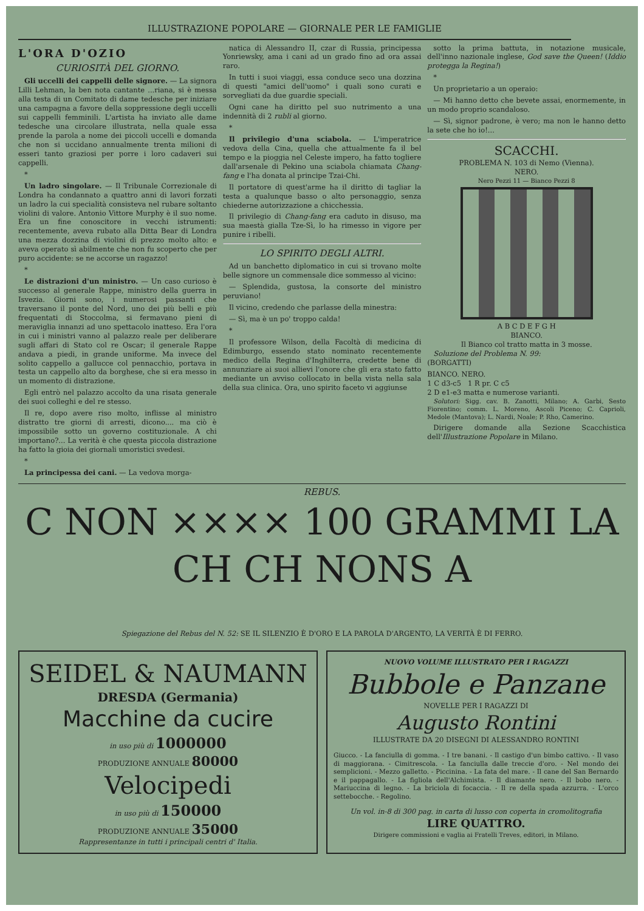ILLUSTRAZIONE POPOLARE — GIORNALE PER LE FAMIGLIE
L'ORA D'OZIO
CURIOSITÀ DEL GIORNO.
Gli uccelli dei cappelli delle signore. — La signora Lilli Lehman, la ben nota cantante ...riana, si è messa alla testa di un Comitato di dame tedesche per iniziare una campagna a favore della soppressione degli uccelli sui cappelli femminili. L'artista ha inviato alle dame tedesche una circolare illustrata, nella quale essa prende la parola a nome dei piccoli uccelli e domanda che non si uccidano annualmente trenta milioni di esseri tanto graziosi per porre i loro cadaveri sui cappelli.
*
Un ladro singolare. — Il Tribunale Correzionale di Londra ha condannato a quattro anni di lavori forzati un ladro la cui specialità consisteva nel rubare soltanto violini di valore. Antonio Vittore Murphy è il suo nome. Era un fine conoscitore in vecchi istrumenti: recentemente, aveva rubato alla Ditta Bear di Londra una mezza dozzina di violini di prezzo molto alto: e aveva operato sì abilmente che non fu scoperto che per puro accidente: se ne accorse un ragazzo!
*
Le distrazioni d'un ministro. — Un caso curioso è successo al generale Rappe, ministro della guerra in Isvezia. Giorni sono, i numerosi passanti che traversano il ponte del Nord, uno dei più belli e più frequentati di Stoccolma, si fermavano pieni di meraviglia innanzi ad uno spettacolo inatteso. Era l'ora in cui i ministri vanno al palazzo reale per deliberare sugli affari di Stato col re Oscar; il generale Rappe andava a piedi, in grande uniforme. Ma invece del solito cappello a gallucce col pennacchio, portava in testa un cappello alto da borghese, che si era messo in un momento di distrazione.
Egli entrò nel palazzo accolto da una risata generale dei suoi colleghi e del re stesso.
Il re, dopo avere riso molto, inflisse al ministro distratto tre giorni di arresti, dicono.... ma ciò è impossibile sotto un governo costituzionale. A chi importano?... La verità è che questa piccola distrazione ha fatto la gioia dei giornali umoristici svedesi.
*
La principessa dei cani. — La vedova morga-
natica di Alessandro II, czar di Russia, principessa Yonriewsky, ama i cani ad un grado fino ad ora assai raro.
In tutti i suoi viaggi, essa conduce seco una dozzina di questi "amici dell'uomo" i quali sono curati e sorvegliati da due guardie speciali.
Ogni cane ha diritto pel suo nutrimento a una indennità di 2 rubli al giorno.
*
Il privilegio d'una sciabola. — L'imperatrice vedova della Cina, quella che attualmente fa il bel tempo e la pioggia nel Celeste impero, ha fatto togliere dall'arsenale di Pekino una sciabola chiamata Chang-fang e l'ha donata al principe Tzai-Chi.
Il portatore di quest'arme ha il diritto di tagliar la testa a qualunque basso o alto personaggio, senza chiederne autorizzazione a chicchessia.
Il privilegio di Chang-fang era caduto in disuso, ma sua maestà gialla Tze-Sì, lo ha rimesso in vigore per punire i ribelli.
LO SPIRITO DEGLI ALTRI.
Ad un banchetto diplomatico in cui si trovano molte belle signore un commensale dice sommesso al vicino:
— Splendida, gustosa, la consorte del ministro peruviano!
Il vicino, credendo che parlasse della minestra:
— Sì, ma è un po' troppo calda!
*
Il professore Wilson, della Facoltà di medicina di Edimburgo, essendo stato nominato recentemente medico della Regina d'Inghilterra, credette bene di annunziare ai suoi allievi l'onore che gli era stato fatto mediante un avviso collocato in bella vista nella sala della sua clinica. Ora, uno spirito faceto vi aggiunse
sotto la prima battuta, in notazione musicale, dell'inno nazionale inglese, God save the Queen! (Iddio protegga la Regina!)
*
Un proprietario a un operaio:
— Mi hanno detto che bevete assai, enormemente, in un modo proprio scandaloso.
— Sì, signor padrone, è vero; ma non le hanno detto la sete che ho io!...
SCACCHI.
PROBLEMA N. 103 di Nemo (Vienna).
NERO.
Nero Pezzi 11 — Bianco Pezzi 8
A B C D E F G H
BIANCO.
Il Bianco col tratto matta in 3 mosse.
Soluzione del Problema N. 99:
(BORGATTI)
BIANCO. NERO.
1 C d3-c5 1 R pr. C c5
2 D e1-e3 matta e numerose varianti.
Solutori: Sigg. cav. B. Zanotti, Milano; A. Garbi, Sesto Fiorentino; comm. L. Moreno, Ascoli Piceno; C. Caprioli, Medole (Mantova); L. Nardi, Noale; P. Rho, Camerino.
Dirigere domande alla Sezione Scacchistica dell'Illustrazione Popolare in Milano.
REBUS.
C NON ×××× 100 GRAMMI LA CH CH NONS A
Spiegazione del Rebus del N. 52: SE IL SILENZIO È D'ORO E LA PAROLA D'ARGENTO, LA VERITÀ È DI FERRO.
SEIDEL & NAUMANN
DRESDA (Germania)
Macchine da cucire
in uso più di 1000000
PRODUZIONE ANNUALE 80000
Velocipedi
in uso più di 150000
PRODUZIONE ANNUALE 35000
Rappresentanze in tutti i principali centri d' Italia.
NUOVO VOLUME ILLUSTRATO PER I RAGAZZI
Bubbole e Panzane
NOVELLE PER I RAGAZZI DI
Augusto Rontini
ILLUSTRATE DA 20 DISEGNI DI ALESSANDRO RONTINI
Giucco. - La fanciulla di gomma. - I tre banani. - Il castigo d'un bimbo cattivo. - Il vaso di maggiorana. - Cimitrescola. - La fanciulla dalle treccie d'oro. - Nel mondo dei semplicioni. - Mezzo galletto. - Piccinina. - La fata del mare. - Il cane del San Bernardo e il pappagallo. - La figliola dell'Alchimista. - Il diamante nero. - Il bobo nero. - Mariuccina di legno. - La briciola di focaccia. - Il re della spada azzurra. - L'orco settebocche. - Regolino.
Un vol. in-8 di 300 pag. in carta di lusso con coperta in cromolitografia
LIRE QUATTRO.
Dirigere commissioni e vaglia ai Fratelli Treves, editori, in Milano.